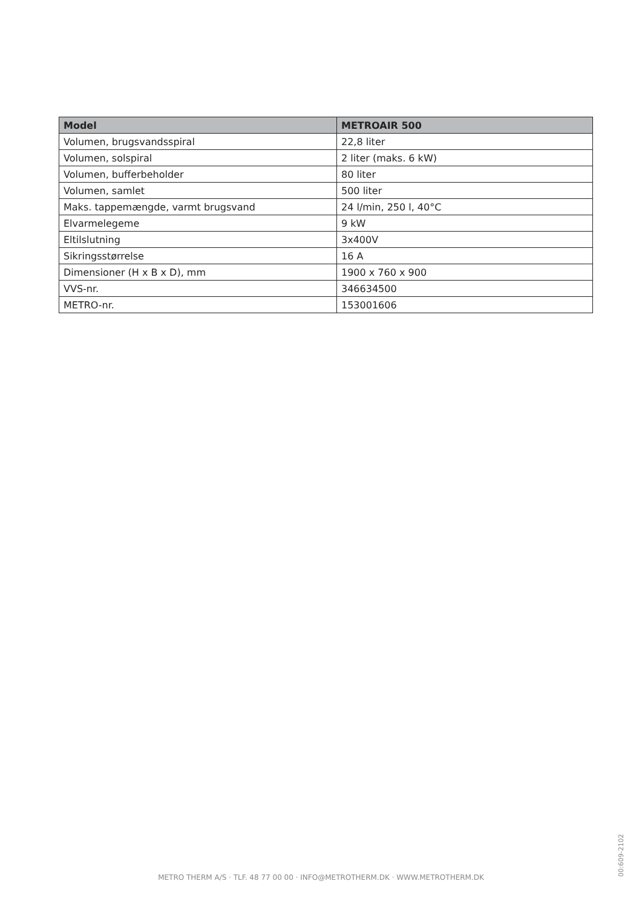| Model | METROAIR 500 |
| --- | --- |
| Volumen, brugsvandsspiral | 22,8 liter |
| Volumen, solspiral | 2 liter (maks. 6 kW) |
| Volumen, bufferbeholder | 80 liter |
| Volumen, samlet | 500 liter |
| Maks. tappemængde, varmt brugsvand | 24 l/min, 250 l, 40°C |
| Elvarmelegeme | 9 kW |
| Eltilslutning | 3x400V |
| Sikringsstørrelse | 16 A |
| Dimensioner (H x B x D), mm | 1900 x 760 x 900 |
| VVS-nr. | 346634500 |
| METRO-nr. | 153001606 |
00:609-2102
METRO THERM A/S · TLF. 48 77 00 00 · INFO@METROTHERM.DK · WWW.METROTHERM.DK